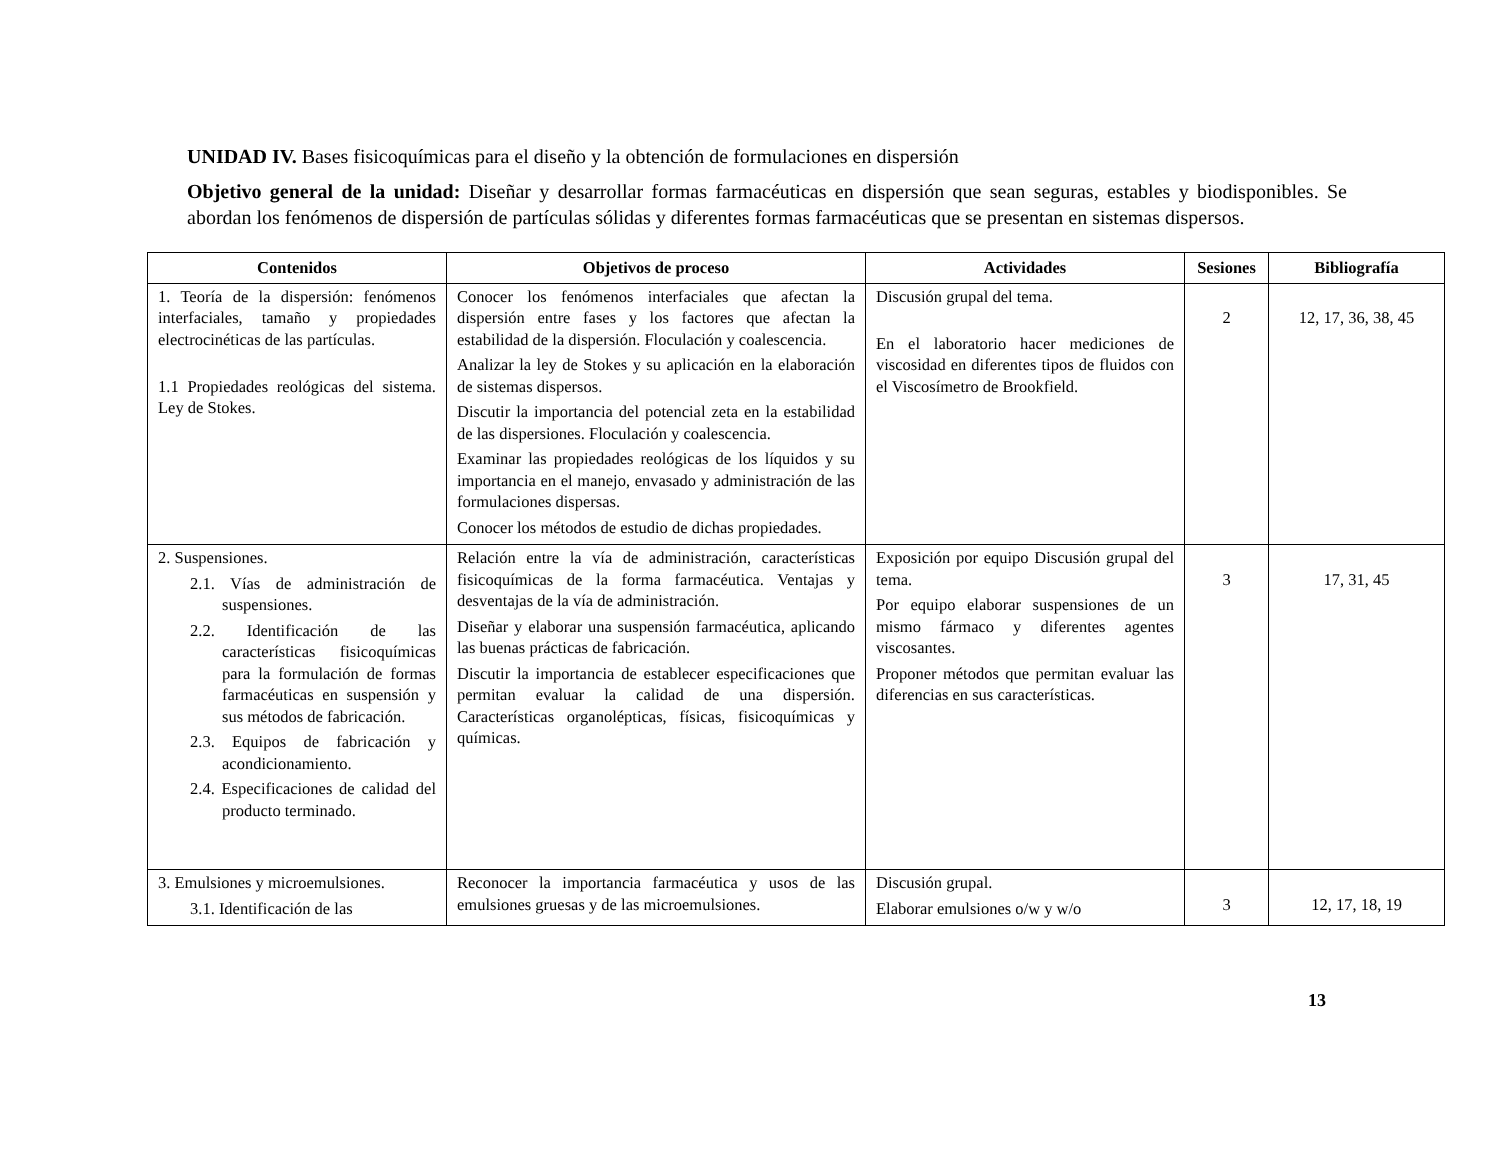UNIDAD IV. Bases fisicoquímicas para el diseño y la obtención de formulaciones en dispersión
Objetivo general de la unidad: Diseñar y desarrollar formas farmacéuticas en dispersión que sean seguras, estables y biodisponibles. Se abordan los fenómenos de dispersión de partículas sólidas y diferentes formas farmacéuticas que se presentan en sistemas dispersos.
| Contenidos | Objetivos de proceso | Actividades | Sesiones | Bibliografía |
| --- | --- | --- | --- | --- |
| 1. Teoría de la dispersión: fenómenos interfaciales, tamaño y propiedades electrocinéticas de las partículas. 1.1 Propiedades reológicas del sistema. Ley de Stokes. | Conocer los fenómenos interfaciales que afectan la dispersión entre fases y los factores que afectan la estabilidad de la dispersión. Floculación y coalescencia. Analizar la ley de Stokes y su aplicación en la elaboración de sistemas dispersos. Discutir la importancia del potencial zeta en la estabilidad de las dispersiones. Floculación y coalescencia. Examinar las propiedades reológicas de los líquidos y su importancia en el manejo, envasado y administración de las formulaciones dispersas. Conocer los métodos de estudio de dichas propiedades. | Discusión grupal del tema. En el laboratorio hacer mediciones de viscosidad en diferentes tipos de fluidos con el Viscosímetro de Brookfield. | 2 | 12, 17, 36, 38, 45 |
| 2. Suspensiones. 2.1. Vías de administración de suspensiones. 2.2. Identificación de las características fisicoquímicas para la formulación de formas farmacéuticas en suspensión y sus métodos de fabricación. 2.3. Equipos de fabricación y acondicionamiento. 2.4. Especificaciones de calidad del producto terminado. | Relación entre la vía de administración, características fisicoquímicas de la forma farmacéutica. Ventajas y desventajas de la vía de administración. Diseñar y elaborar una suspensión farmacéutica, aplicando las buenas prácticas de fabricación. Discutir la importancia de establecer especificaciones que permitan evaluar la calidad de una dispersión. Características organolépticas, físicas, fisicoquímicas y químicas. | Exposición por equipo Discusión grupal del tema. Por equipo elaborar suspensiones de un mismo fármaco y diferentes agentes viscosantes. Proponer métodos que permitan evaluar las diferencias en sus características. | 3 | 17, 31, 45 |
| 3. Emulsiones y microemulsiones. 3.1. Identificación de las | Reconocer la importancia farmacéutica y usos de las emulsiones gruesas y de las microemulsiones. | Discusión grupal. Elaborar emulsiones o/w y w/o | 3 | 12, 17, 18, 19 |
13